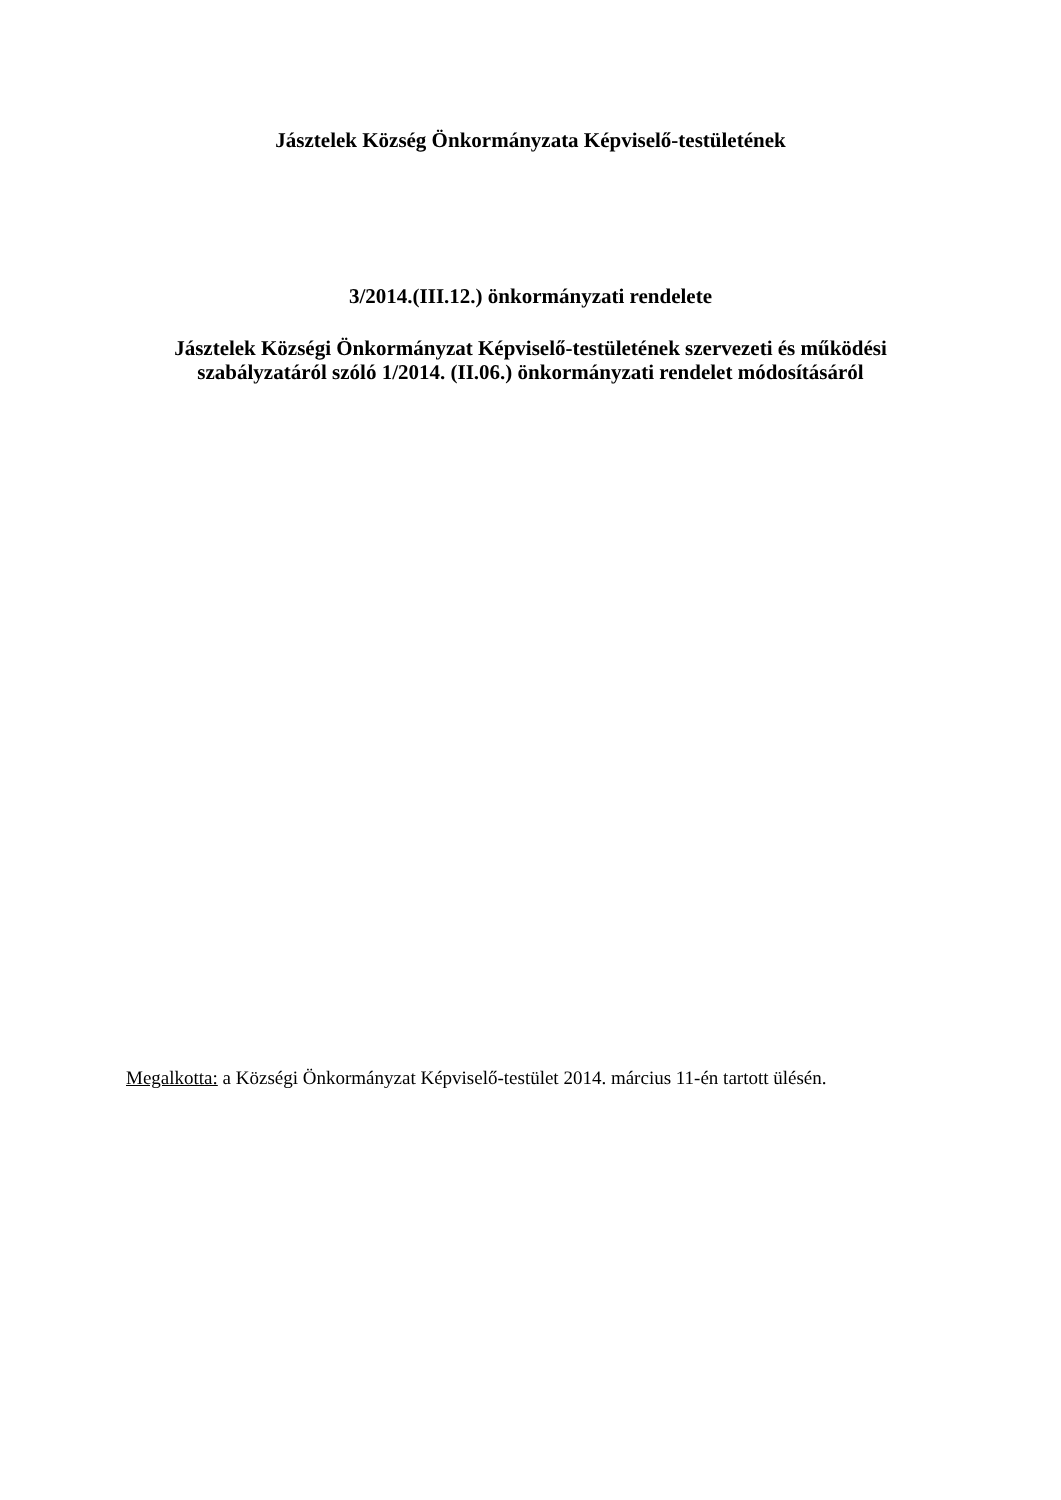Jásztelek Község Önkormányzata Képviselő-testületének
3/2014.(III.12.) önkormányzati rendelete
Jásztelek Községi Önkormányzat Képviselő-testületének szervezeti és működési szabályzatáról szóló 1/2014. (II.06.) önkormányzati rendelet módosításáról
Megalkotta: a Községi Önkormányzat Képviselő-testület 2014. március 11-én tartott ülésén.